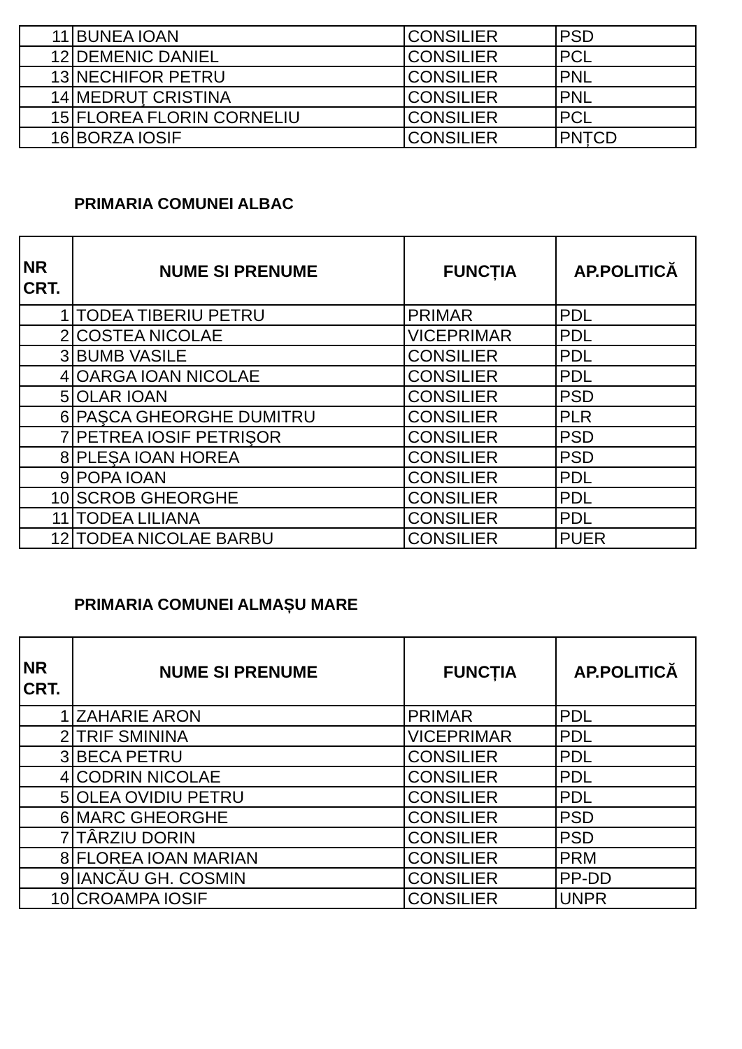| 11 | BUNEA IOAN | CONSILIER | PSD |
| 12 | DEMENIC DANIEL | CONSILIER | PCL |
| 13 | NECHIFOR PETRU | CONSILIER | PNL |
| 14 | MEDRUŢ CRISTINA | CONSILIER | PNL |
| 15 | FLOREA FLORIN CORNELIU | CONSILIER | PCL |
| 16 | BORZA IOSIF | CONSILIER | PNȚCD |
PRIMARIA COMUNEI ALBAC
| NR CRT. | NUME SI PRENUME | FUNCȚIA | AP.POLITICĂ |
| --- | --- | --- | --- |
| 1 | TODEA TIBERIU PETRU | PRIMAR | PDL |
| 2 | COSTEA NICOLAE | VICEPRIMAR | PDL |
| 3 | BUMB VASILE | CONSILIER | PDL |
| 4 | OARGA IOAN NICOLAE | CONSILIER | PDL |
| 5 | OLAR IOAN | CONSILIER | PSD |
| 6 | PAŞCA GHEORGHE DUMITRU | CONSILIER | PLR |
| 7 | PETREA IOSIF PETRIŞOR | CONSILIER | PSD |
| 8 | PLEŞA IOAN HOREA | CONSILIER | PSD |
| 9 | POPA IOAN | CONSILIER | PDL |
| 10 | SCROB GHEORGHE | CONSILIER | PDL |
| 11 | TODEA LILIANA | CONSILIER | PDL |
| 12 | TODEA NICOLAE BARBU | CONSILIER | PUER |
PRIMARIA COMUNEI ALMAȘU MARE
| NR CRT. | NUME SI PRENUME | FUNCȚIA | AP.POLITICĂ |
| --- | --- | --- | --- |
| 1 | ZAHARIE ARON | PRIMAR | PDL |
| 2 | TRIF SMININA | VICEPRIMAR | PDL |
| 3 | BECA PETRU | CONSILIER | PDL |
| 4 | CODRIN NICOLAE | CONSILIER | PDL |
| 5 | OLEA OVIDIU PETRU | CONSILIER | PDL |
| 6 | MARC GHEORGHE | CONSILIER | PSD |
| 7 | TÂRZIU DORIN | CONSILIER | PSD |
| 8 | FLOREA IOAN MARIAN | CONSILIER | PRM |
| 9 | IANCĂU GH. COSMIN | CONSILIER | PP-DD |
| 10 | CROAMPA IOSIF | CONSILIER | UNPR |